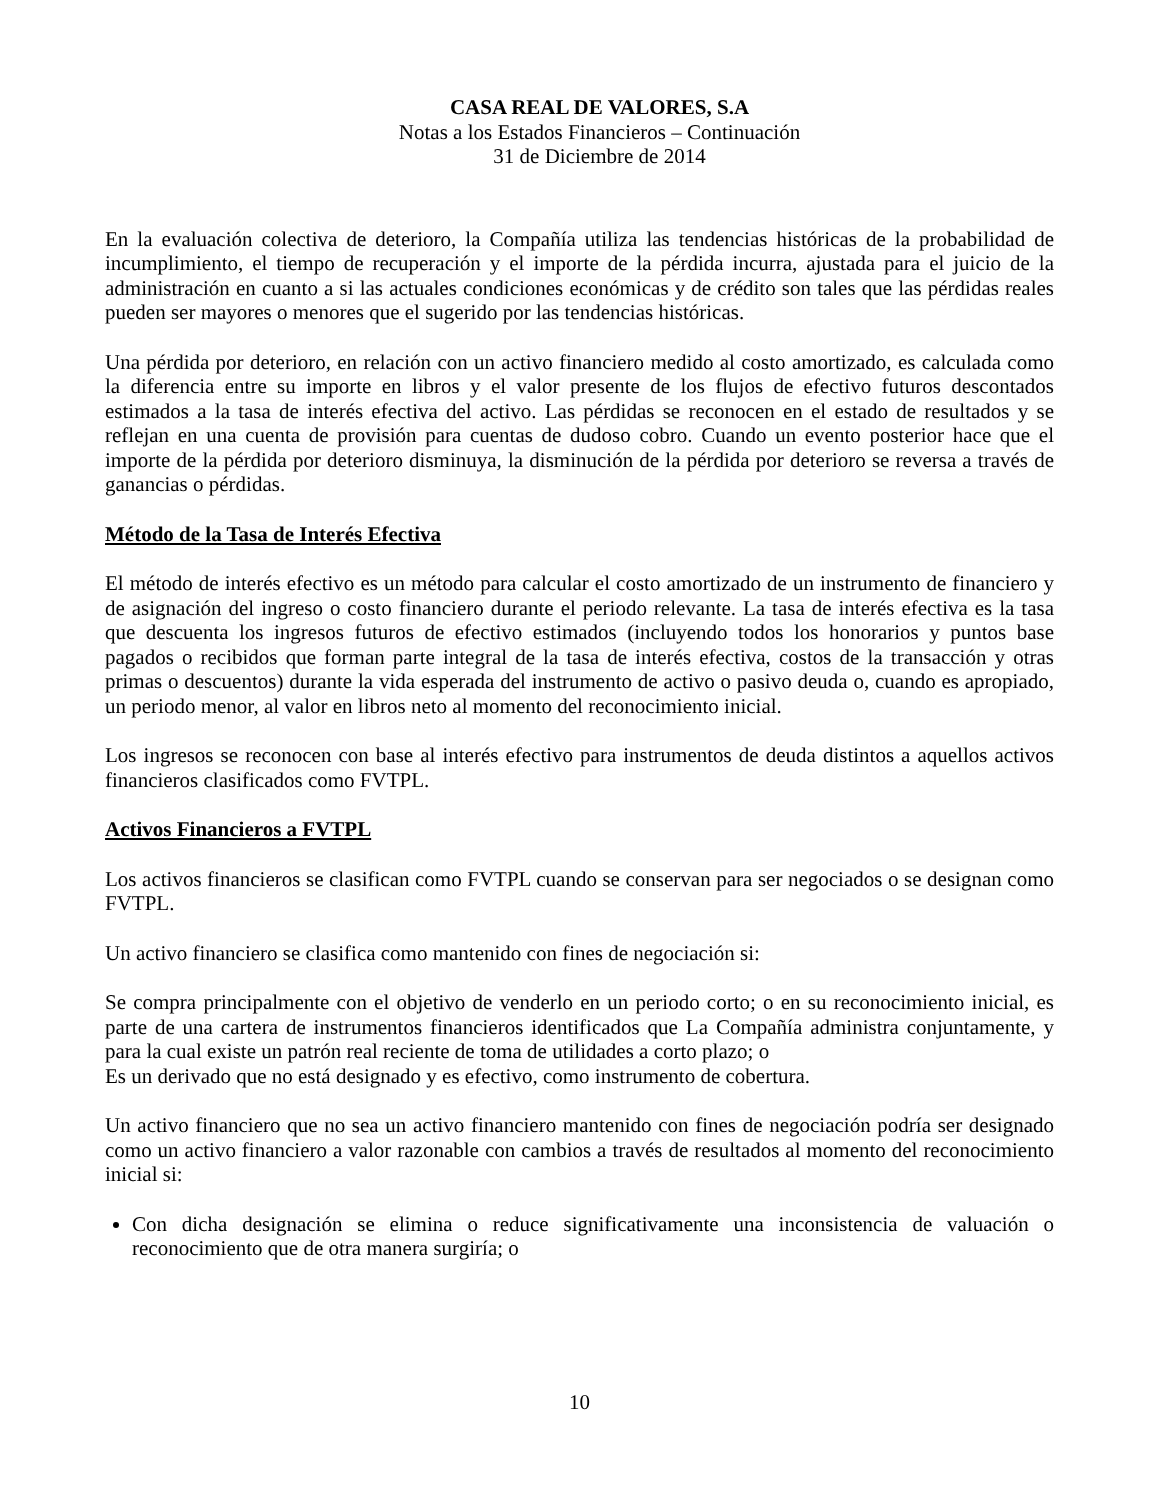CASA REAL DE VALORES, S.A
Notas a los Estados Financieros – Continuación
31 de Diciembre de 2014
En la evaluación colectiva de deterioro, la Compañía utiliza las tendencias históricas de la probabilidad de incumplimiento, el tiempo de recuperación y el importe de la pérdida incurra, ajustada para el juicio de la administración en cuanto a si las actuales condiciones económicas y de crédito son tales que las pérdidas reales pueden ser mayores o menores que el sugerido por las tendencias históricas.
Una pérdida por deterioro, en relación con un activo financiero medido al costo amortizado, es calculada como la diferencia entre su importe en libros y el valor presente de los flujos de efectivo futuros descontados estimados a la tasa de interés efectiva del activo. Las pérdidas se reconocen en el estado de resultados y se reflejan en una cuenta de provisión para cuentas de dudoso cobro. Cuando un evento posterior hace que el importe de la pérdida por deterioro disminuya, la disminución de la pérdida por deterioro se reversa a través de ganancias o pérdidas.
Método de la Tasa de Interés Efectiva
El método de interés efectivo es un método para calcular el costo amortizado de un instrumento de financiero y de asignación del ingreso o costo financiero durante el periodo relevante. La tasa de interés efectiva es la tasa que descuenta los ingresos futuros de efectivo estimados (incluyendo todos los honorarios y puntos base pagados o recibidos que forman parte integral de la tasa de interés efectiva, costos de la transacción y otras primas o descuentos) durante la vida esperada del instrumento de activo o pasivo deuda o, cuando es apropiado, un periodo menor, al valor en libros neto al momento del reconocimiento inicial.
Los ingresos se reconocen con base al interés efectivo para instrumentos de deuda distintos a aquellos activos financieros clasificados como FVTPL.
Activos Financieros a FVTPL
Los activos financieros se clasifican como FVTPL cuando se conservan para ser negociados o se designan como FVTPL.
Un activo financiero se clasifica como mantenido con fines de negociación si:
Se compra principalmente con el objetivo de venderlo en un periodo corto; o en su reconocimiento inicial, es parte de una cartera de instrumentos financieros identificados que La Compañía administra conjuntamente, y para la cual existe un patrón real reciente de toma de utilidades a corto plazo; o
Es un derivado que no está designado y es efectivo, como instrumento de cobertura.
Un activo financiero que no sea un activo financiero mantenido con fines de negociación podría ser designado como un activo financiero a valor razonable con cambios a través de resultados al momento del reconocimiento inicial si:
Con dicha designación se elimina o reduce significativamente una inconsistencia de valuación o reconocimiento que de otra manera surgiría; o
10